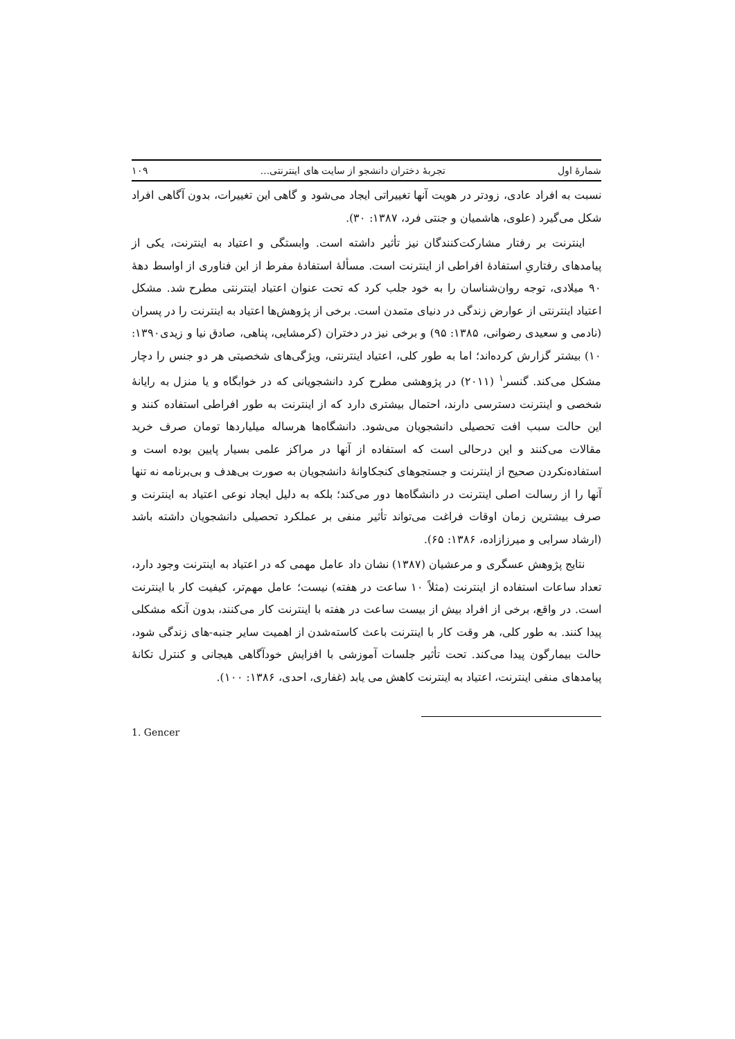شمارهٔ اول تجربهٔ دختران دانشجو از سایت های اینترنتی... ۱۰۹
نسبت به افراد عادی، زودتر در هویت آنها تغییراتی ایجاد می‌شود و گاهی این تغییرات، بدون آگاهی افراد شکل می‌گیرد (علوی، هاشمیان و جنتی فرد، ۱۳۸۷: ۳۰).
اینترنت بر رفتار مشارکت‌کنندگان نیز تأثیر داشته است. وابستگی و اعتیاد به اینترنت، یکی از پیامدهای رفتاریِ استفادهٔ افراطی از اینترنت است. مسألهٔ استفادهٔ مفرط از این فناوری از اواسط دههٔ ۹۰ میلادی، توجه روان‌شناسان را به خود جلب کرد که تحت عنوان اعتیاد اینترنتی مطرح شد. مشکل اعتیاد اینترنتی از عوارض زندگی در دنیای متمدن است. برخی از پژوهش‌ها اعتیاد به اینترنت را در پسران (نادمی و سعیدی رضوانی، ۱۳۸۵: ۹۵) و برخی نیز در دختران (کرمشایی، پناهی، صادق نیا و زیدی۱۳۹۰: ۱۰) بیشتر گزارش کرده‌اند؛ اما به طور کلی، اعتیاد اینترنتی، ویژگی‌های شخصیتی هر دو جنس را دچار مشکل می‌کند. گنسر<sup>۱</sup> (۲۰۱۱) در پژوهشی مطرح کرد دانشجویانی که در خوابگاه و یا منزل به رایانهٔ شخصی و اینترنت دسترسی دارند، احتمال بیشتری دارد که از اینترنت به طور افراطی استفاده کنند و این حالت سبب افت تحصیلی دانشجویان می‌شود. دانشگاه‌ها هرساله میلیاردها تومان صرف خرید مقالات می‌کنند و این درحالی است که استفاده از آنها در مراکز علمی بسیار پایین بوده است و استفاده‌نکردن صحیح از اینترنت و جستجوهای کنجکاوانهٔ دانشجویان به صورت بی‌هدف و بی‌برنامه نه تنها آنها را از رسالت اصلی اینترنت در دانشگاه‌ها دور می‌کند؛ بلکه به دلیل ایجاد نوعی اعتیاد به اینترنت و صرف بیشترین زمان اوقات فراغت می‌تواند تأثیر منفی بر عملکرد تحصیلی دانشجویان داشته باشد (ارشاد سرابی و میرزازاده، ۱۳۸۶: ۶۵).
نتایج پژوهش عسگری و مرعشیان (۱۳۸۷) نشان داد عامل مهمی که در اعتیاد به اینترنت وجود دارد، تعداد ساعات استفاده از اینترنت (مثلاً ۱۰ ساعت در هفته) نیست؛ عامل مهم‌تر، کیفیت کار با اینترنت است. در واقع، برخی از افراد بیش از بیست ساعت در هفته با اینترنت کار می‌کنند، بدون آنکه مشکلی پیدا کنند. به طور کلی، هر وقت کار با اینترنت باعث کاسته‌شدن از اهمیت سایر جنبه-های زندگی شود، حالت بیمارگون پیدا می‌کند. تحت تأثیر جلسات آموزشی با افزایش خودآگاهی هیجانی و کنترل تکانهٔ پیامدهای منفی اینترنت، اعتیاد به اینترنت کاهش می یابد (غفاری، احدی، ۱۳۸۶: ۱۰۰).
1. Gencer